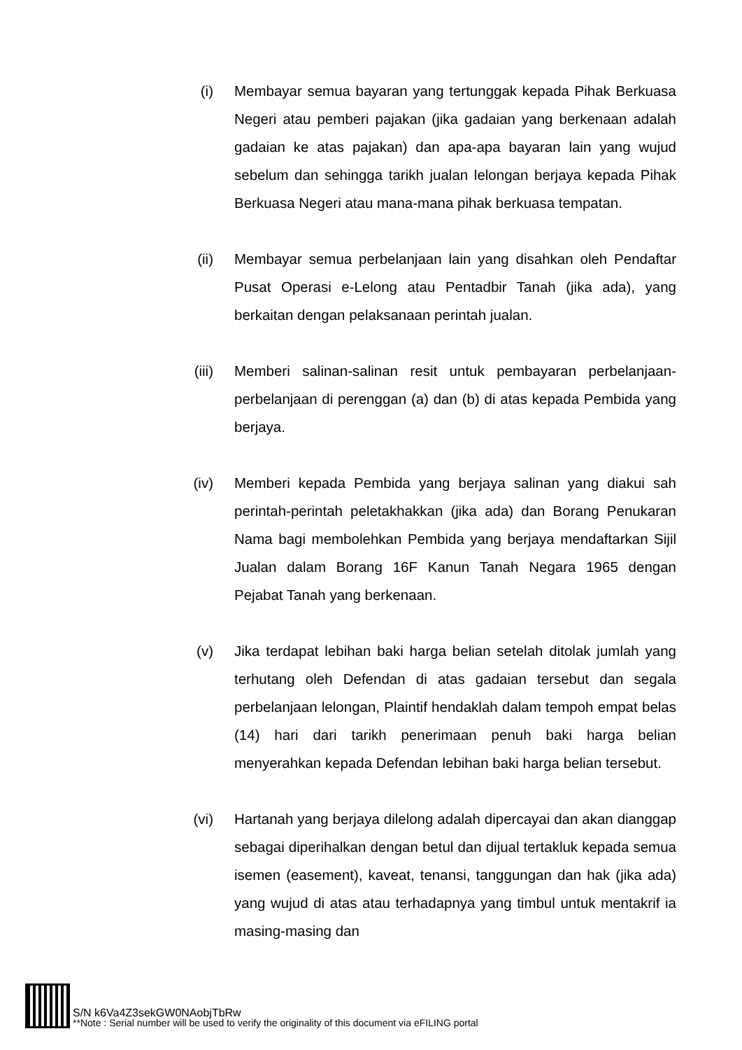(i) Membayar semua bayaran yang tertunggak kepada Pihak Berkuasa Negeri atau pemberi pajakan (jika gadaian yang berkenaan adalah gadaian ke atas pajakan) dan apa-apa bayaran lain yang wujud sebelum dan sehingga tarikh jualan lelongan berjaya kepada Pihak Berkuasa Negeri atau mana-mana pihak berkuasa tempatan.
(ii) Membayar semua perbelanjaan lain yang disahkan oleh Pendaftar Pusat Operasi e-Lelong atau Pentadbir Tanah (jika ada), yang berkaitan dengan pelaksanaan perintah jualan.
(iii) Memberi salinan-salinan resit untuk pembayaran perbelanjaan-perbelanjaan di perenggan (a) dan (b) di atas kepada Pembida yang berjaya.
(iv) Memberi kepada Pembida yang berjaya salinan yang diakui sah perintah-perintah peletakhakkan (jika ada) dan Borang Penukaran Nama bagi membolehkan Pembida yang berjaya mendaftarkan Sijil Jualan dalam Borang 16F Kanun Tanah Negara 1965 dengan Pejabat Tanah yang berkenaan.
(v) Jika terdapat lebihan baki harga belian setelah ditolak jumlah yang terhutang oleh Defendan di atas gadaian tersebut dan segala perbelanjaan lelongan, Plaintif hendaklah dalam tempoh empat belas (14) hari dari tarikh penerimaan penuh baki harga belian menyerahkan kepada Defendan lebihan baki harga belian tersebut.
(vi) Hartanah yang berjaya dilelong adalah dipercayai dan akan dianggap sebagai diperihalkan dengan betul dan dijual tertakluk kepada semua isemen (easement), kaveat, tenansi, tanggungan dan hak (jika ada) yang wujud di atas atau terhadapnya yang timbul untuk mentakrif ia masing-masing dan
S/N k6Va4Z3sekGW0NAobjTbRw
**Note : Serial number will be used to verify the originality of this document via eFILING portal